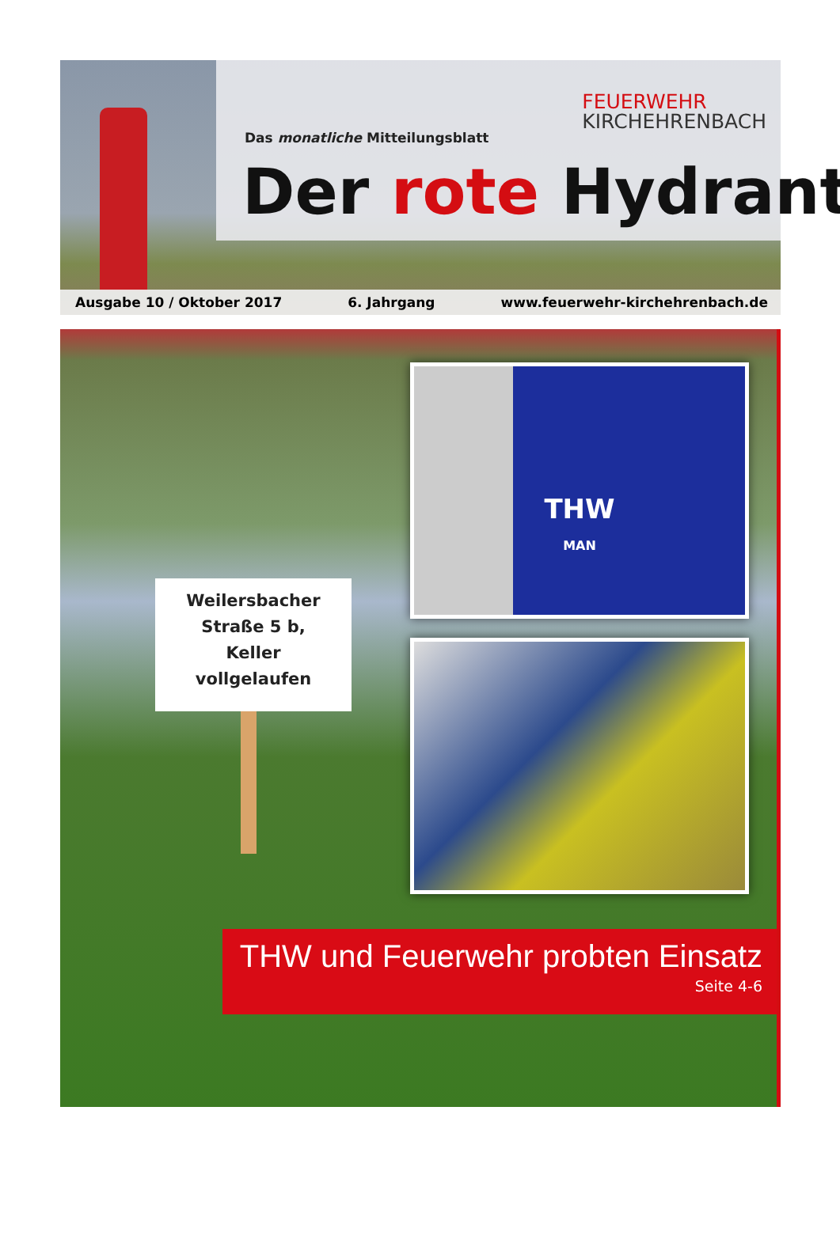FEUERWEHR
KIRCHEHRENBACH
Das monatliche Mitteilungsblatt
Der rote Hydrant
Ausgabe 10 / Oktober 2017 6. Jahrgang www.feuerwehr-kirchehrenbach.de
Weilersbacher
Straße 5 b,
Keller
vollgelaufen
THW
MAN
THW und Feuerwehr probten Einsatz
Seite 4-6